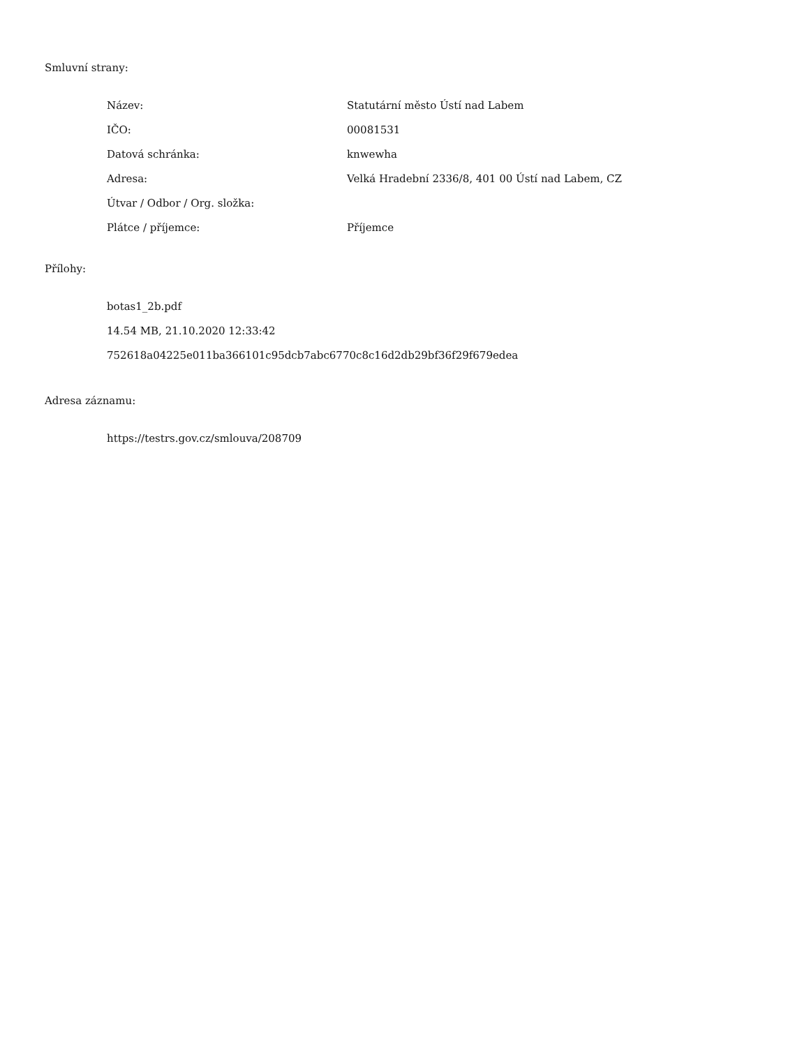Smluvní strany:
| Název: | Statutární město Ústí nad Labem |
| IČO: | 00081531 |
| Datová schránka: | knwewha |
| Adresa: | Velká Hradební 2336/8, 401 00 Ústí nad Labem, CZ |
| Útvar / Odbor / Org. složka: | |
| Plátce / příjemce: | Příjemce |
Přílohy:
botas1_2b.pdf
14.54 MB, 21.10.2020 12:33:42
752618a04225e011ba366101c95dcb7abc6770c8c16d2db29bf36f29f679edea
Adresa záznamu:
https://testrs.gov.cz/smlouva/208709